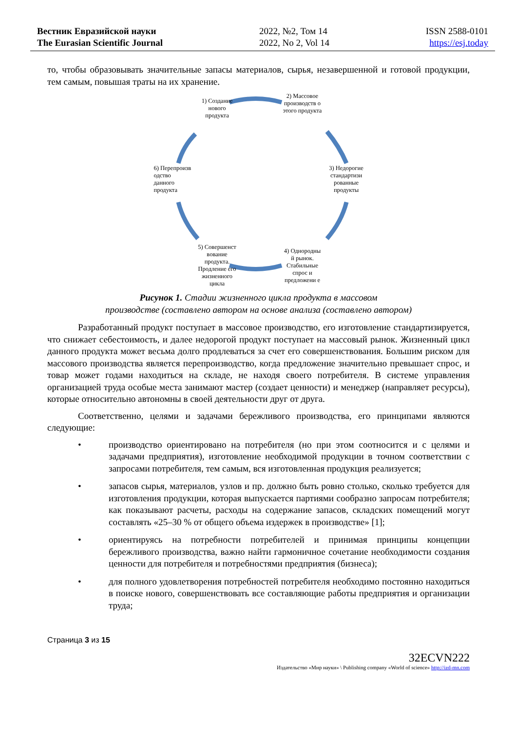Вестник Евразийской науки
The Eurasian Scientific Journal
2022, №2, Том 14
2022, No 2, Vol 14
ISSN 2588-0101
https://esj.today
то, чтобы образовывать значительные запасы материалов, сырья, незавершенной и готовой продукции, тем самым, повышая траты на их хранение.
1) Создание нового продукта
2) Массовое производств о этого продукта
3) Недорогие стандартизи рованные продукты
4) Однородны й рынок. Стабильные спрос и предложени е
5) Совершенст вование продукта. Продление его жизненного цикла
6) Перепроизв одство данного продукта
Рисунок 1. Стадии жизненного цикла продукта в массовом
производстве (составлено автором на основе анализа (составлено автором)
Разработанный продукт поступает в массовое производство, его изготовление стандартизируется, что снижает себестоимость, и далее недорогой продукт поступает на массовый рынок. Жизненный цикл данного продукта может весьма долго продлеваться за счет его совершенствования. Большим риском для массового производства является перепроизводство, когда предложение значительно превышает спрос, и товар может годами находиться на складе, не находя своего потребителя. В системе управления организацией труда особые места занимают мастер (создает ценности) и менеджер (направляет ресурсы), которые относительно автономны в своей деятельности друг от друга.
Соответственно, целями и задачами бережливого производства, его принципами являются следующие:
• производство ориентировано на потребителя (но при этом соотносится и с целями и задачами предприятия), изготовление необходимой продукции в точном соответствии с запросами потребителя, тем самым, вся изготовленная продукция реализуется;
• запасов сырья, материалов, узлов и пр. должно быть ровно столько, сколько требуется для изготовления продукции, которая выпускается партиями сообразно запросам потребителя; как показывают расчеты, расходы на содержание запасов, складских помещений могут составлять «25–30 % от общего объема издержек в производстве» [1];
• ориентируясь на потребности потребителей и принимая принципы концепции бережливого производства, важно найти гармоничное сочетание необходимости создания ценности для потребителя и потребностями предприятия (бизнеса);
• для полного удовлетворения потребностей потребителя необходимо постоянно находиться в поиске нового, совершенствовать все составляющие работы предприятия и организации труда;
Страница 3 из 15
32ECVN222
Издательство «Мир науки» \ Publishing company «World of science» http://izd-mn.com